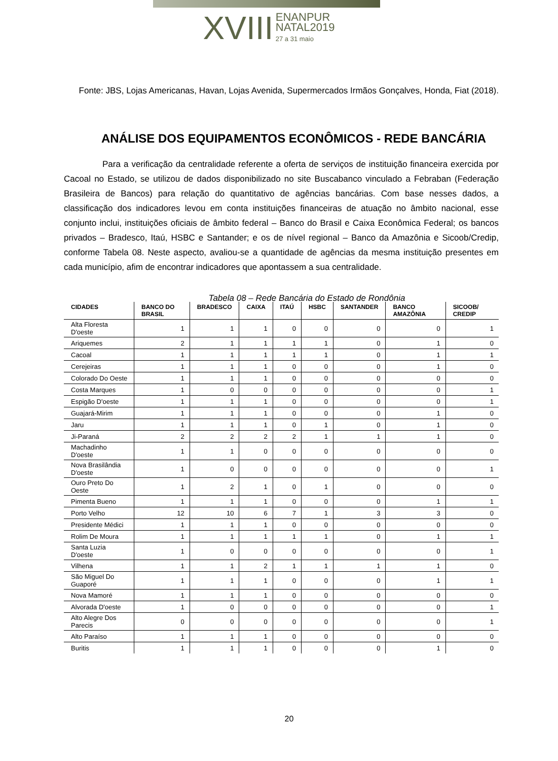XVIII ENANPUR
NATAL2019
27 a 31 maio
Fonte: JBS, Lojas Americanas, Havan, Lojas Avenida, Supermercados Irmãos Gonçalves, Honda, Fiat (2018).
ANÁLISE DOS EQUIPAMENTOS ECONÔMICOS - REDE BANCÁRIA
Para a verificação da centralidade referente a oferta de serviços de instituição financeira exercida por Cacoal no Estado, se utilizou de dados disponibilizado no site Buscabanco vinculado a Febraban (Federação Brasileira de Bancos) para relação do quantitativo de agências bancárias. Com base nesses dados, a classificação dos indicadores levou em conta instituições financeiras de atuação no âmbito nacional, esse conjunto inclui, instituições oficiais de âmbito federal – Banco do Brasil e Caixa Econômica Federal; os bancos privados – Bradesco, Itaú, HSBC e Santander; e os de nível regional – Banco da Amazônia e Sicoob/Credip, conforme Tabela 08. Neste aspecto, avaliou-se a quantidade de agências da mesma instituição presentes em cada município, afim de encontrar indicadores que apontassem a sua centralidade.
Tabela 08 – Rede Bancária do Estado de Rondônia
| CIDADES | BANCO DO BRASIL | BRADESCO | CAIXA | ITAÚ | HSBC | SANTANDER | BANCO AMAZÔNIA | SICOOB/ CREDIP |
| --- | --- | --- | --- | --- | --- | --- | --- | --- |
| Alta Floresta D'oeste | 1 | 1 | 1 | 0 | 0 | 0 | 0 | 1 |
| Ariquemes | 2 | 1 | 1 | 1 | 1 | 0 | 1 | 0 |
| Cacoal | 1 | 1 | 1 | 1 | 1 | 0 | 1 | 1 |
| Cerejeiras | 1 | 1 | 1 | 0 | 0 | 0 | 1 | 0 |
| Colorado Do Oeste | 1 | 1 | 1 | 0 | 0 | 0 | 0 | 0 |
| Costa Marques | 1 | 0 | 0 | 0 | 0 | 0 | 0 | 1 |
| Espigão D'oeste | 1 | 1 | 1 | 0 | 0 | 0 | 0 | 1 |
| Guajará-Mirim | 1 | 1 | 1 | 0 | 0 | 0 | 1 | 0 |
| Jaru | 1 | 1 | 1 | 0 | 1 | 0 | 1 | 0 |
| Ji-Paraná | 2 | 2 | 2 | 2 | 1 | 1 | 1 | 0 |
| Machadinho D'oeste | 1 | 1 | 0 | 0 | 0 | 0 | 0 | 0 |
| Nova Brasilândia D'oeste | 1 | 0 | 0 | 0 | 0 | 0 | 0 | 1 |
| Ouro Preto Do Oeste | 1 | 2 | 1 | 0 | 1 | 0 | 0 | 0 |
| Pimenta Bueno | 1 | 1 | 1 | 0 | 0 | 0 | 1 | 1 |
| Porto Velho | 12 | 10 | 6 | 7 | 1 | 3 | 3 | 0 |
| Presidente Médici | 1 | 1 | 1 | 0 | 0 | 0 | 0 | 0 |
| Rolim De Moura | 1 | 1 | 1 | 1 | 1 | 0 | 1 | 1 |
| Santa Luzia D'oeste | 1 | 0 | 0 | 0 | 0 | 0 | 0 | 1 |
| Vilhena | 1 | 1 | 2 | 1 | 1 | 1 | 1 | 0 |
| São Miguel Do Guaporé | 1 | 1 | 1 | 0 | 0 | 0 | 1 | 1 |
| Nova Mamoré | 1 | 1 | 1 | 0 | 0 | 0 | 0 | 0 |
| Alvorada D'oeste | 1 | 0 | 0 | 0 | 0 | 0 | 0 | 1 |
| Alto Alegre Dos Parecis | 0 | 0 | 0 | 0 | 0 | 0 | 0 | 1 |
| Alto Paraíso | 1 | 1 | 1 | 0 | 0 | 0 | 0 | 0 |
| Buritis | 1 | 1 | 1 | 0 | 0 | 0 | 1 | 0 |
20